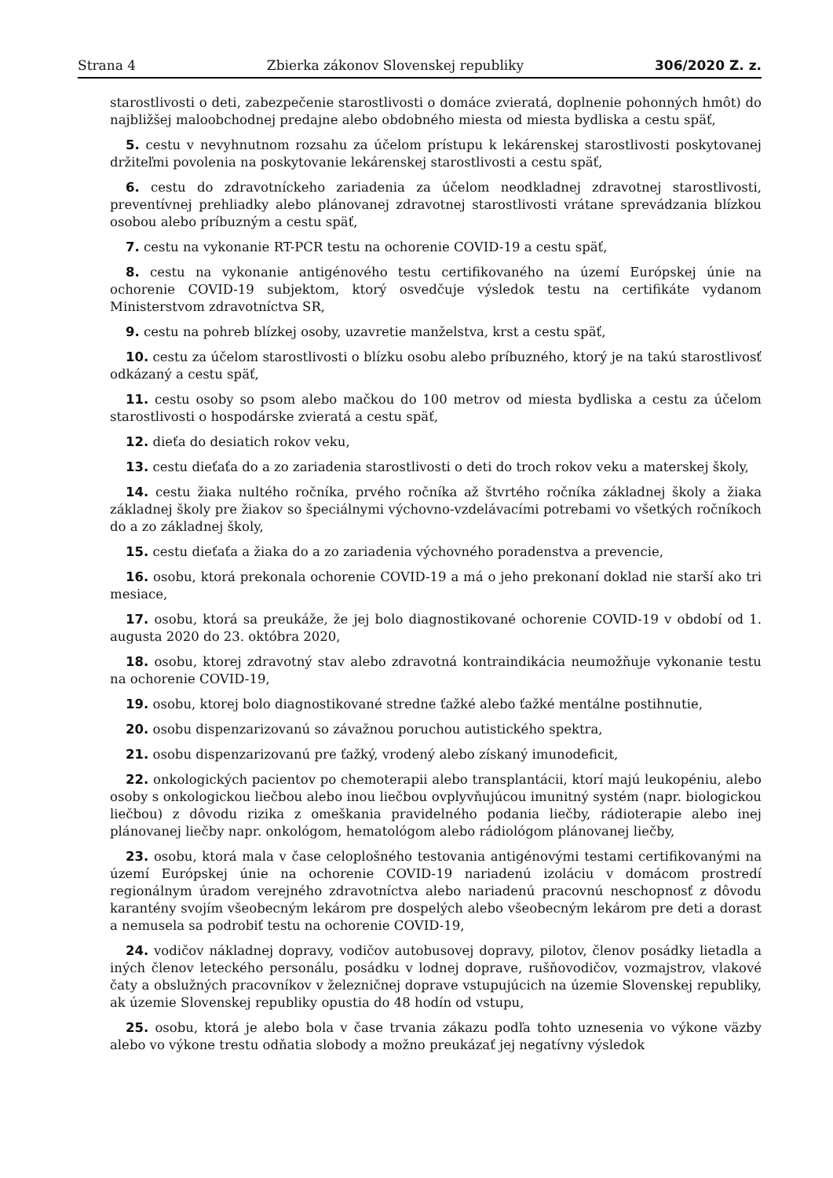Strana 4 Zbierka zákonov Slovenskej republiky 306/2020 Z. z.
starostlivosti o deti, zabezpečenie starostlivosti o domáce zvieratá, doplnenie pohonných hmôt) do najbližšej maloobchodnej predajne alebo obdobného miesta od miesta bydliska a cestu späť,
5. cestu v nevyhnutnom rozsahu za účelom prístupu k lekárenskej starostlivosti poskytovanej držiteľmi povolenia na poskytovanie lekárenskej starostlivosti a cestu späť,
6. cestu do zdravotníckeho zariadenia za účelom neodkladnej zdravotnej starostlivosti, preventívnej prehliadky alebo plánovanej zdravotnej starostlivosti vrátane sprevádzania blízkou osobou alebo príbuzným a cestu späť,
7. cestu na vykonanie RT-PCR testu na ochorenie COVID-19 a cestu späť,
8. cestu na vykonanie antigénového testu certifikovaného na území Európskej únie na ochorenie COVID-19 subjektom, ktorý osvedčuje výsledok testu na certifikáte vydanom Ministerstvom zdravotníctva SR,
9. cestu na pohreb blízkej osoby, uzavretie manželstva, krst a cestu späť,
10. cestu za účelom starostlivosti o blízku osobu alebo príbuzného, ktorý je na takú starostlivosť odkázaný a cestu späť,
11. cestu osoby so psom alebo mačkou do 100 metrov od miesta bydliska a cestu za účelom starostlivosti o hospodárske zvieratá a cestu späť,
12. dieťa do desiatich rokov veku,
13. cestu dieťaťa do a zo zariadenia starostlivosti o deti do troch rokov veku a materskej školy,
14. cestu žiaka nultého ročníka, prvého ročníka až štvrtého ročníka základnej školy a žiaka základnej školy pre žiakov so špeciálnymi výchovno-vzdelávacími potrebami vo všetkých ročníkoch do a zo základnej školy,
15. cestu dieťaťa a žiaka do a zo zariadenia výchovného poradenstva a prevencie,
16. osobu, ktorá prekonala ochorenie COVID-19 a má o jeho prekonaní doklad nie starší ako tri mesiace,
17. osobu, ktorá sa preukáže, že jej bolo diagnostikované ochorenie COVID-19 v období od 1. augusta 2020 do 23. októbra 2020,
18. osobu, ktorej zdravotný stav alebo zdravotná kontraindikácia neumožňuje vykonanie testu na ochorenie COVID-19,
19. osobu, ktorej bolo diagnostikované stredne ťažké alebo ťažké mentálne postihnutie,
20. osobu dispenzarizovanú so závažnou poruchou autistického spektra,
21. osobu dispenzarizovanú pre ťažký, vrodený alebo získaný imunodeficit,
22. onkologických pacientov po chemoterapii alebo transplantácii, ktorí majú leukopéniu, alebo osoby s onkologickou liečbou alebo inou liečbou ovplyvňujúcou imunitný systém (napr. biologickou liečbou) z dôvodu rizika z omeškania pravidelného podania liečby, rádioterapie alebo inej plánovanej liečby napr. onkológom, hematológom alebo rádiológom plánovanej liečby,
23. osobu, ktorá mala v čase celoplošného testovania antigénovými testami certifikovanými na území Európskej únie na ochorenie COVID-19 nariadenú izoláciu v domácom prostredí regionálnym úradom verejného zdravotníctva alebo nariadenú pracovnú neschopnosť z dôvodu karantény svojím všeobecným lekárom pre dospelých alebo všeobecným lekárom pre deti a dorast a nemusela sa podrobiť testu na ochorenie COVID-19,
24. vodičov nákladnej dopravy, vodičov autobusovej dopravy, pilotov, členov posádky lietadla a iných členov leteckého personálu, posádku v lodnej doprave, rušňovodičov, vozmajstrov, vlakové čaty a obslužných pracovníkov v železničnej doprave vstupujúcich na územie Slovenskej republiky, ak územie Slovenskej republiky opustia do 48 hodín od vstupu,
25. osobu, ktorá je alebo bola v čase trvania zákazu podľa tohto uznesenia vo výkone väzby alebo vo výkone trestu odňatia slobody a možno preukázať jej negatívny výsledok